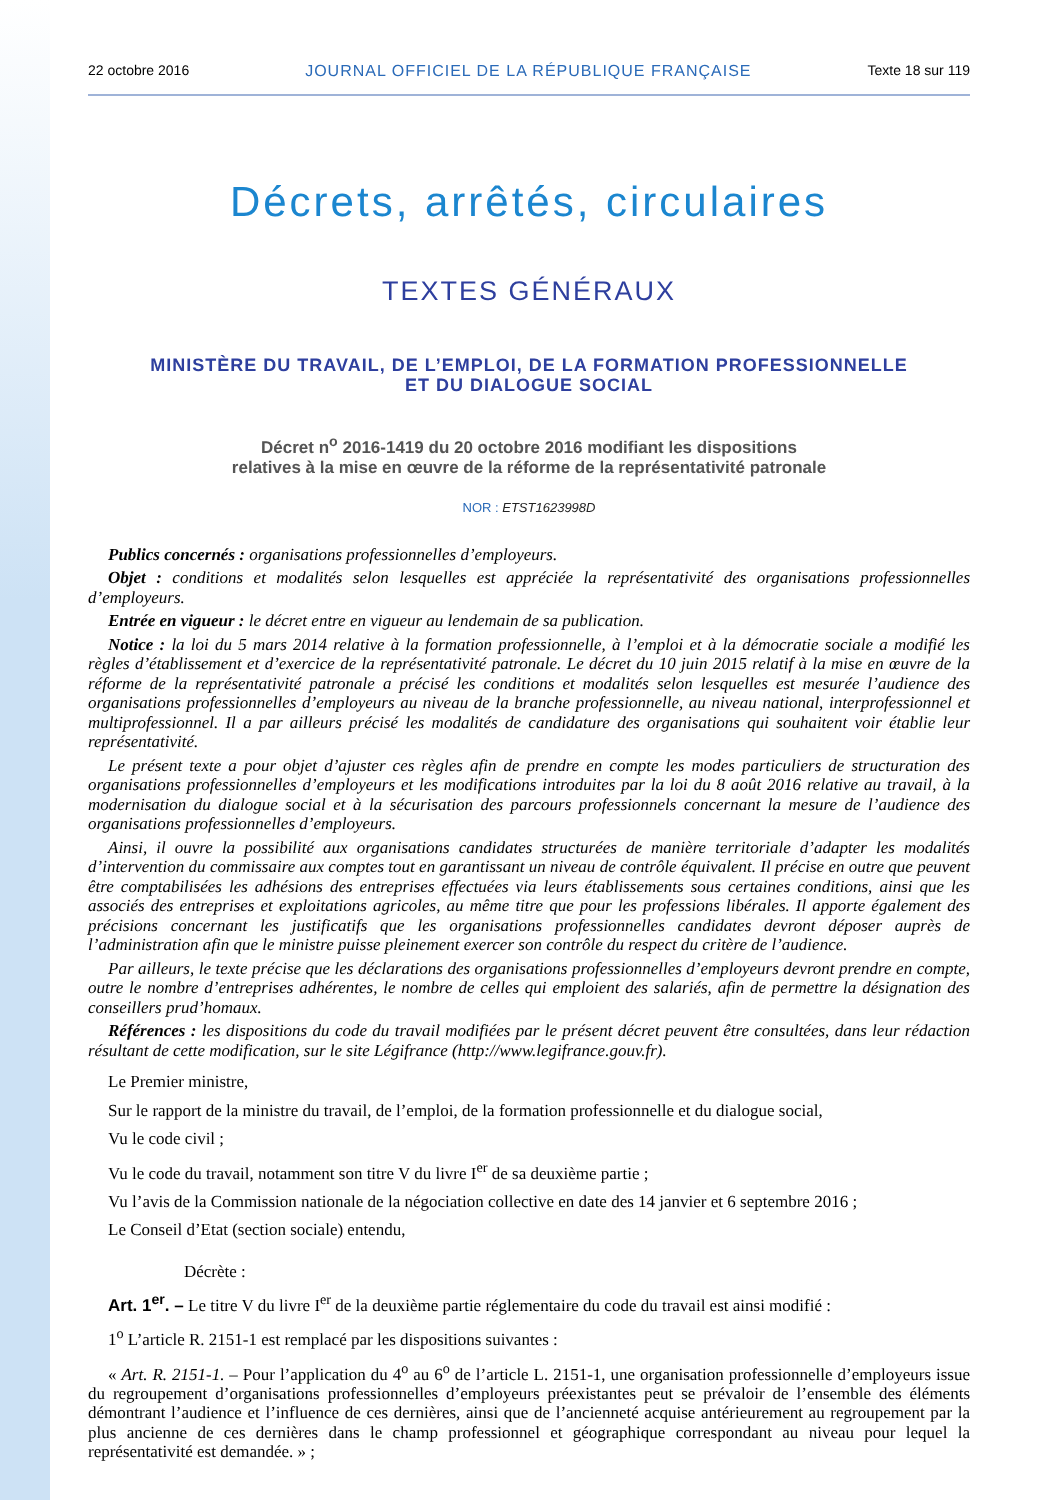22 octobre 2016 JOURNAL OFFICIEL DE LA RÉPUBLIQUE FRANÇAISE Texte 18 sur 119
Décrets, arrêtés, circulaires
TEXTES GÉNÉRAUX
MINISTÈRE DU TRAVAIL, DE L’EMPLOI, DE LA FORMATION PROFESSIONNELLE
ET DU DIALOGUE SOCIAL
Décret n<sup>o</sup> 2016-1419 du 20 octobre 2016 modifiant les dispositions
relatives à la mise en œuvre de la réforme de la représentativité patronale
NOR : ETST1623998D
Publics concernés : organisations professionnelles d’employeurs.
Objet : conditions et modalités selon lesquelles est appréciée la représentativité des organisations professionnelles d’employeurs.
Entrée en vigueur : le décret entre en vigueur au lendemain de sa publication.
Notice : la loi du 5 mars 2014 relative à la formation professionnelle, à l’emploi et à la démocratie sociale a modifié les règles d’établissement et d’exercice de la représentativité patronale. Le décret du 10 juin 2015 relatif à la mise en œuvre de la réforme de la représentativité patronale a précisé les conditions et modalités selon lesquelles est mesurée l’audience des organisations professionnelles d’employeurs au niveau de la branche professionnelle, au niveau national, interprofessionnel et multiprofessionnel. Il a par ailleurs précisé les modalités de candidature des organisations qui souhaitent voir établie leur représentativité.
Le présent texte a pour objet d’ajuster ces règles afin de prendre en compte les modes particuliers de structuration des organisations professionnelles d’employeurs et les modifications introduites par la loi du 8 août 2016 relative au travail, à la modernisation du dialogue social et à la sécurisation des parcours professionnels concernant la mesure de l’audience des organisations professionnelles d’employeurs.
Ainsi, il ouvre la possibilité aux organisations candidates structurées de manière territoriale d’adapter les modalités d’intervention du commissaire aux comptes tout en garantissant un niveau de contrôle équivalent. Il précise en outre que peuvent être comptabilisées les adhésions des entreprises effectuées via leurs établissements sous certaines conditions, ainsi que les associés des entreprises et exploitations agricoles, au même titre que pour les professions libérales. Il apporte également des précisions concernant les justificatifs que les organisations professionnelles candidates devront déposer auprès de l’administration afin que le ministre puisse pleinement exercer son contrôle du respect du critère de l’audience.
Par ailleurs, le texte précise que les déclarations des organisations professionnelles d’employeurs devront prendre en compte, outre le nombre d’entreprises adhérentes, le nombre de celles qui emploient des salariés, afin de permettre la désignation des conseillers prud’homaux.
Références : les dispositions du code du travail modifiées par le présent décret peuvent être consultées, dans leur rédaction résultant de cette modification, sur le site Légifrance (http://www.legifrance.gouv.fr).
Le Premier ministre,
Sur le rapport de la ministre du travail, de l’emploi, de la formation professionnelle et du dialogue social,
Vu le code civil ;
Vu le code du travail, notamment son titre V du livre I<sup>er</sup> de sa deuxième partie ;
Vu l’avis de la Commission nationale de la négociation collective en date des 14 janvier et 6 septembre 2016 ;
Le Conseil d’Etat (section sociale) entendu,
Décrète :
Art. 1<sup>er</sup>. – Le titre V du livre I<sup>er</sup> de la deuxième partie réglementaire du code du travail est ainsi modifié :
1<sup>o</sup> L’article R. 2151-1 est remplacé par les dispositions suivantes :
« Art. R. 2151-1. – Pour l’application du 4<sup>o</sup> au 6<sup>o</sup> de l’article L. 2151-1, une organisation professionnelle d’employeurs issue du regroupement d’organisations professionnelles d’employeurs préexistantes peut se prévaloir de l’ensemble des éléments démontrant l’audience et l’influence de ces dernières, ainsi que de l’ancienneté acquise antérieurement au regroupement par la plus ancienne de ces dernières dans le champ professionnel et géographique correspondant au niveau pour lequel la représentativité est demandée. » ;